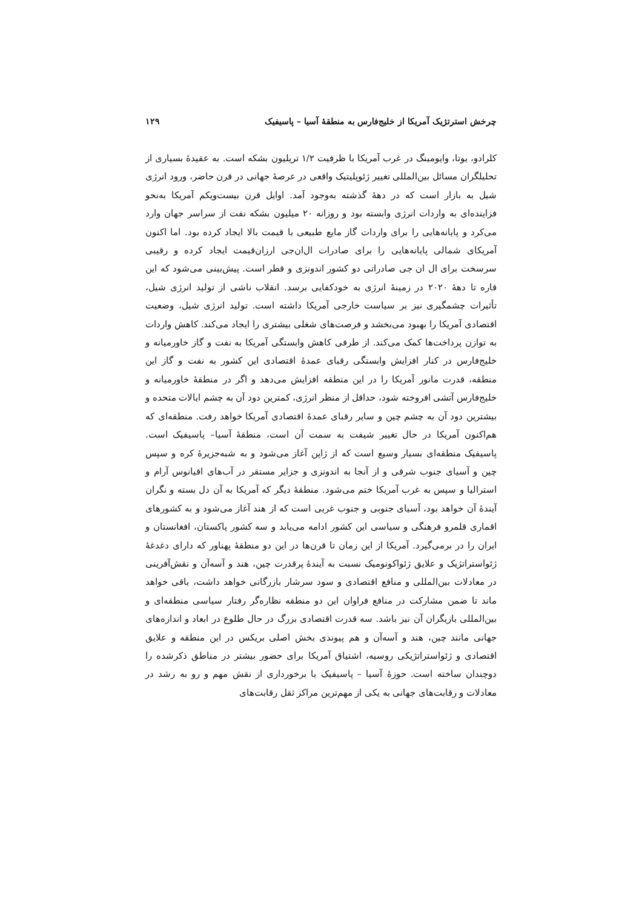چرخش استرتژیک آمریکا از خلیج‌فارس به منطقهٔ آسیا – پاسیفیک ۱۲۹
کلرادو، یوتا، وایومینگ در غرب آمریکا با ظرفیت ۱/۲ تریلیون بشکه است. به عقیدهٔ بسیاری از تحلیلگران مسائل بین‌المللی تغییر ژئوپلیتیک واقعی در عرصهٔ جهانی در قرن حاضر، ورود انرژی شیل به بازار است که در دههٔ گذشته به‌وجود آمد. اوایل قرن بیست‌ویکم آمریکا به‌نحو فزاینده‌ای به واردات انرژی وابسته بود و روزانه ۲۰ میلیون بشکه نفت از سراسر جهان وارد می‌کرد و پایانه‌هایی را برای واردات گاز مایع طبیعی با قیمت بالا ایجاد کرده بود. اما اکنون آمریکای شمالی پایانه‌هایی را برای صادرات ال‌ان‌جی ارزان‌قیمت ایجاد کرده و رقیبی سرسخت برای ال ان جی صادراتی دو کشور اندونزی و قطر است. پیش‌بینی می‌شود که این قاره تا دههٔ ۲۰۲۰ در زمینهٔ انرژی به خودکفایی برسد. انقلاب ناشی از تولید انرژی شیل، تأثیرات چشمگیری نیز بر سیاست خارجی آمریکا داشته است. تولید انرژی شیل، وضعیت اقتصادی آمریکا را بهبود می‌بخشد و فرصت‌های شغلی بیشتری را ایجاد می‌کند. کاهش واردات به توازن پرداخت‌ها کمک می‌کند. از طرفی کاهش وابستگی آمریکا به نفت و گاز خاورمیانه و خلیج‌فارس در کنار افزایش وابستگی رقبای عمدهٔ اقتصادی این کشور به نفت و گاز این منطقه، قدرت مانور آمریکا را در این منطقه افزایش می‌دهد و اگر در منطقهٔ خاورمیانه و خلیج‌فارس آتشی افروخته شود، حداقل از منظر انرژی، کمترین دود آن به چشم ایالات متحده و بیشترین دود آن به چشم چین و سایر رقبای عمدهٔ اقتصادی آمریکا خواهد رفت. منطقه‌ای که هم‌اکنون آمریکا در حال تغییر شیفت به سمت آن است، منطقهٔ آسیا– پاسیفیک است. پاسیفیک منطقه‌ای بسیار وسیع است که از ژاپن آغاز می‌شود و به شبه‌جزیرهٔ کره و سپس چین و آسیای جنوب شرقی و از آنجا به اندونزی و جزایر مستقر در آب‌های اقیانوس آرام و استرالیا و سپس به غرب آمریکا ختم می‌شود. منطقهٔ دیگر که آمریکا به آن دل بسته و نگران آیندهٔ آن خواهد بود، آسیای جنوبی و جنوب غربی است که از هند آغاز می‌شود و به کشورهای اقماری قلمرو فرهنگی و سیاسی این کشور ادامه می‌یابد و سه کشور پاکستان، افغانستان و ایران را در برمی‌گیرد. آمریکا از این زمان تا قرن‌ها در این دو منطقهٔ پهناور که دارای دغدغهٔ ژئواستراتژیک و علایق ژئواکونومیک نسبت به آیندهٔ پرقدرت چین، هند و آسه‌آن و نقش‌آفرینی در معادلات بین‌المللی و منافع اقتصادی و سود سرشار بازرگانی خواهد داشت، باقی خواهد ماند تا ضمن مشارکت در منافع فراوان این دو منطقه نظاره‌گر رفتار سیاسی منطقه‌ای و بین‌المللی بازیگران آن نیز باشد. سه قدرت اقتصادی بزرگ در حال طلوع در ابعاد و اندازه‌های جهانی مانند چین، هند و آسه‌آن و هم پیوندی بخش اصلی بریکس در این منطقه و علایق اقتصادی و ژئواستراتژیکی روسیه، اشتیاق آمریکا برای حضور بیشتر در مناطق ذکرشده را دوچندان ساخته است. حوزهٔ آسیا – پاسیفیک با برخورداری از نقش مهم و رو به رشد در معادلات و رقابت‌های جهانی به یکی از مهم‌ترین مراکز ثقل رقابت‌های